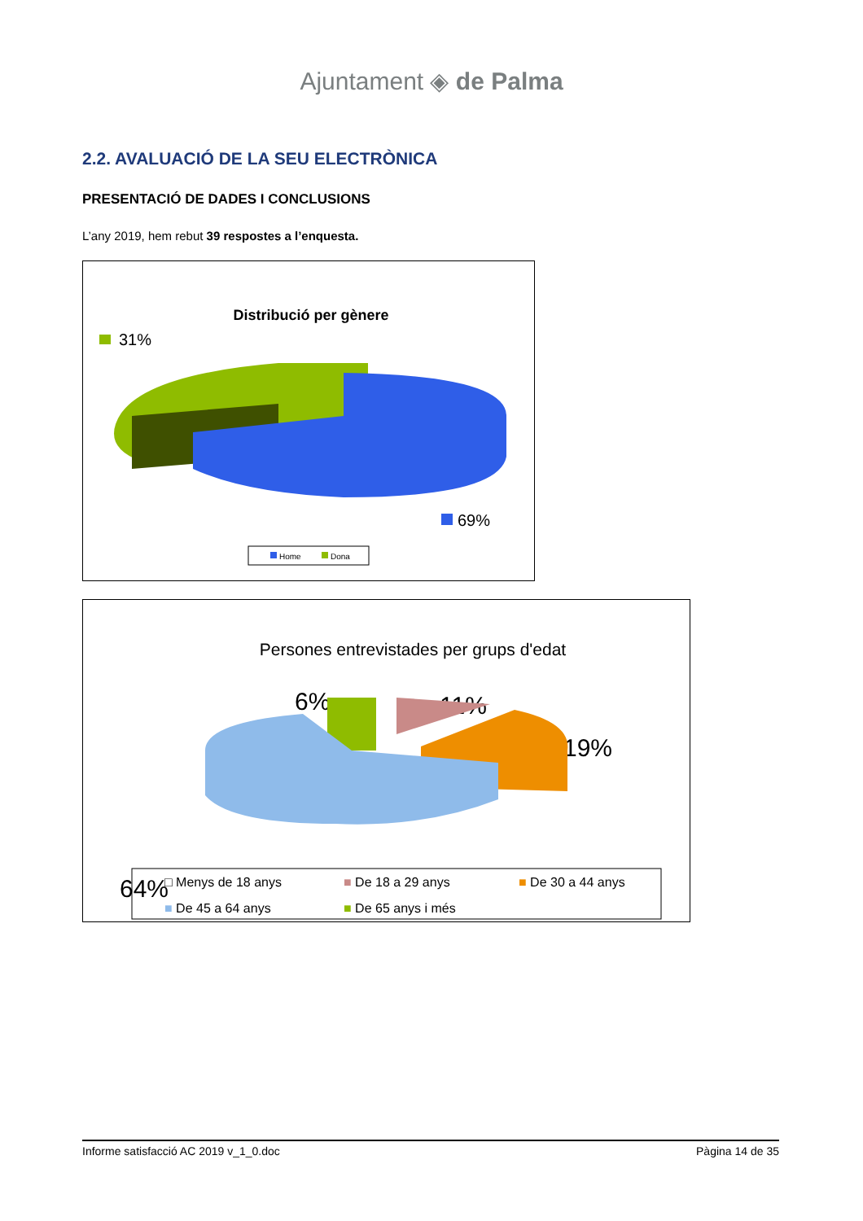Ajuntament ◈ de Palma
2.2. AVALUACIÓ DE LA SEU ELECTRÒNICA
PRESENTACIÓ DE DADES I CONCLUSIONS
L’any 2019, hem rebut 39 respostes a l’enquesta.
Distribució per gènere
31%
69%
Home
Dona
Persones entrevistades per grups d'edat
6%
11%
19%
64%
□ Menys de 18 anys
■ De 18 a 29 anys
■ De 30 a 44 anys
■ De 45 a 64 anys
■ De 65 anys i més
Informe satisfacció AC 2019 v_1_0.doc Pàgina 14 de 35